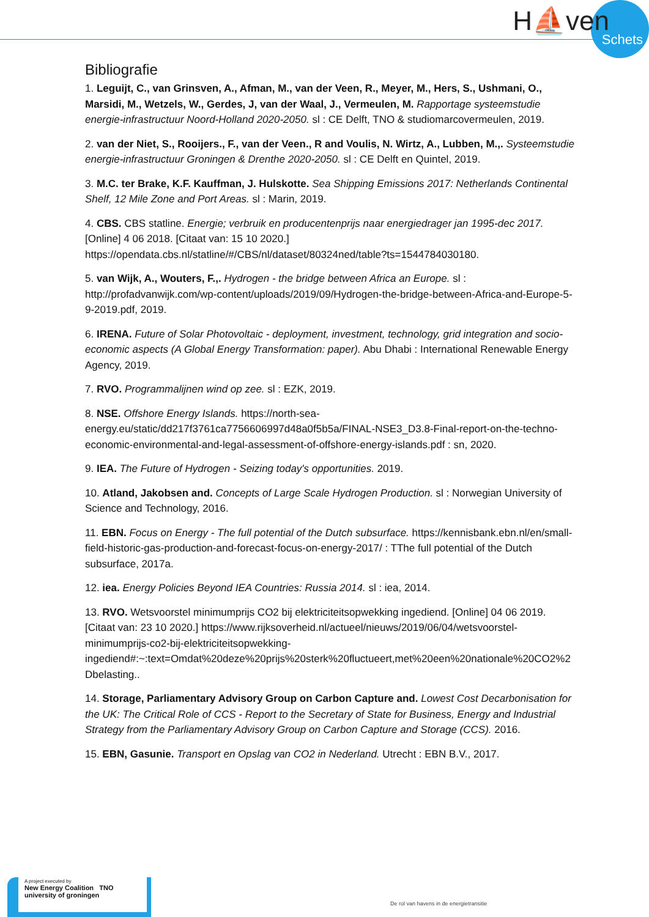H⛵ven
Schets
Bibliografie
1. Leguijt, C., van Grinsven, A., Afman, M., van der Veen, R., Meyer, M., Hers, S., Ushmani, O., Marsidi, M., Wetzels, W., Gerdes, J, van der Waal, J., Vermeulen, M. Rapportage systeemstudie energie-infrastructuur Noord-Holland 2020-2050. sl : CE Delft, TNO & studiomarcovermeulen, 2019.
2. van der Niet, S., Rooijers., F., van der Veen., R and Voulis, N. Wirtz, A., Lubben, M.,. Systeemstudie energie-infrastructuur Groningen & Drenthe 2020-2050. sl : CE Delft en Quintel, 2019.
3. M.C. ter Brake, K.F. Kauffman, J. Hulskotte. Sea Shipping Emissions 2017: Netherlands Continental Shelf, 12 Mile Zone and Port Areas. sl : Marin, 2019.
4. CBS. CBS statline. Energie; verbruik en producentenprijs naar energiedrager jan 1995-dec 2017. [Online] 4 06 2018. [Citaat van: 15 10 2020.] https://opendata.cbs.nl/statline/#/CBS/nl/dataset/80324ned/table?ts=1544784030180.
5. van Wijk, A., Wouters, F.,. Hydrogen - the bridge between Africa an Europe. sl : http://profadvanwijk.com/wp-content/uploads/2019/09/Hydrogen-the-bridge-between-Africa-and-Europe-5-9-2019.pdf, 2019.
6. IRENA. Future of Solar Photovoltaic - deployment, investment, technology, grid integration and socio-economic aspects (A Global Energy Transformation: paper). Abu Dhabi : International Renewable Energy Agency, 2019.
7. RVO. Programmalijnen wind op zee. sl : EZK, 2019.
8. NSE. Offshore Energy Islands. https://north-sea-energy.eu/static/dd217f3761ca7756606997d48a0f5b5a/FINAL-NSE3_D3.8-Final-report-on-the-techno-economic-environmental-and-legal-assessment-of-offshore-energy-islands.pdf : sn, 2020.
9. IEA. The Future of Hydrogen - Seizing today's opportunities. 2019.
10. Atland, Jakobsen and. Concepts of Large Scale Hydrogen Production. sl : Norwegian University of Science and Technology, 2016.
11. EBN. Focus on Energy - The full potential of the Dutch subsurface. https://kennisbank.ebn.nl/en/small-field-historic-gas-production-and-forecast-focus-on-energy-2017/ : TThe full potential of the Dutch subsurface, 2017a.
12. iea. Energy Policies Beyond IEA Countries: Russia 2014. sl : iea, 2014.
13. RVO. Wetsvoorstel minimumprijs CO2 bij elektriciteitsopwekking ingediend. [Online] 04 06 2019. [Citaat van: 23 10 2020.] https://www.rijksoverheid.nl/actueel/nieuws/2019/06/04/wetsvoorstel-minimumprijs-co2-bij-elektriciteitsopwekking-ingediend#:~:text=Omdat%20deze%20prijs%20sterk%20fluctueert,met%20een%20nationale%20CO2%2Dbelasting..
14. Storage, Parliamentary Advisory Group on Carbon Capture and. Lowest Cost Decarbonisation for the UK: The Critical Role of CCS - Report to the Secretary of State for Business, Energy and Industrial Strategy from the Parliamentary Advisory Group on Carbon Capture and Storage (CCS). 2016.
15. EBN, Gasunie. Transport en Opslag van CO2 in Nederland. Utrecht : EBN B.V., 2017.
A project executed by
New Energy Coalition TNO university of groningen
De rol van havens in de energietransitie